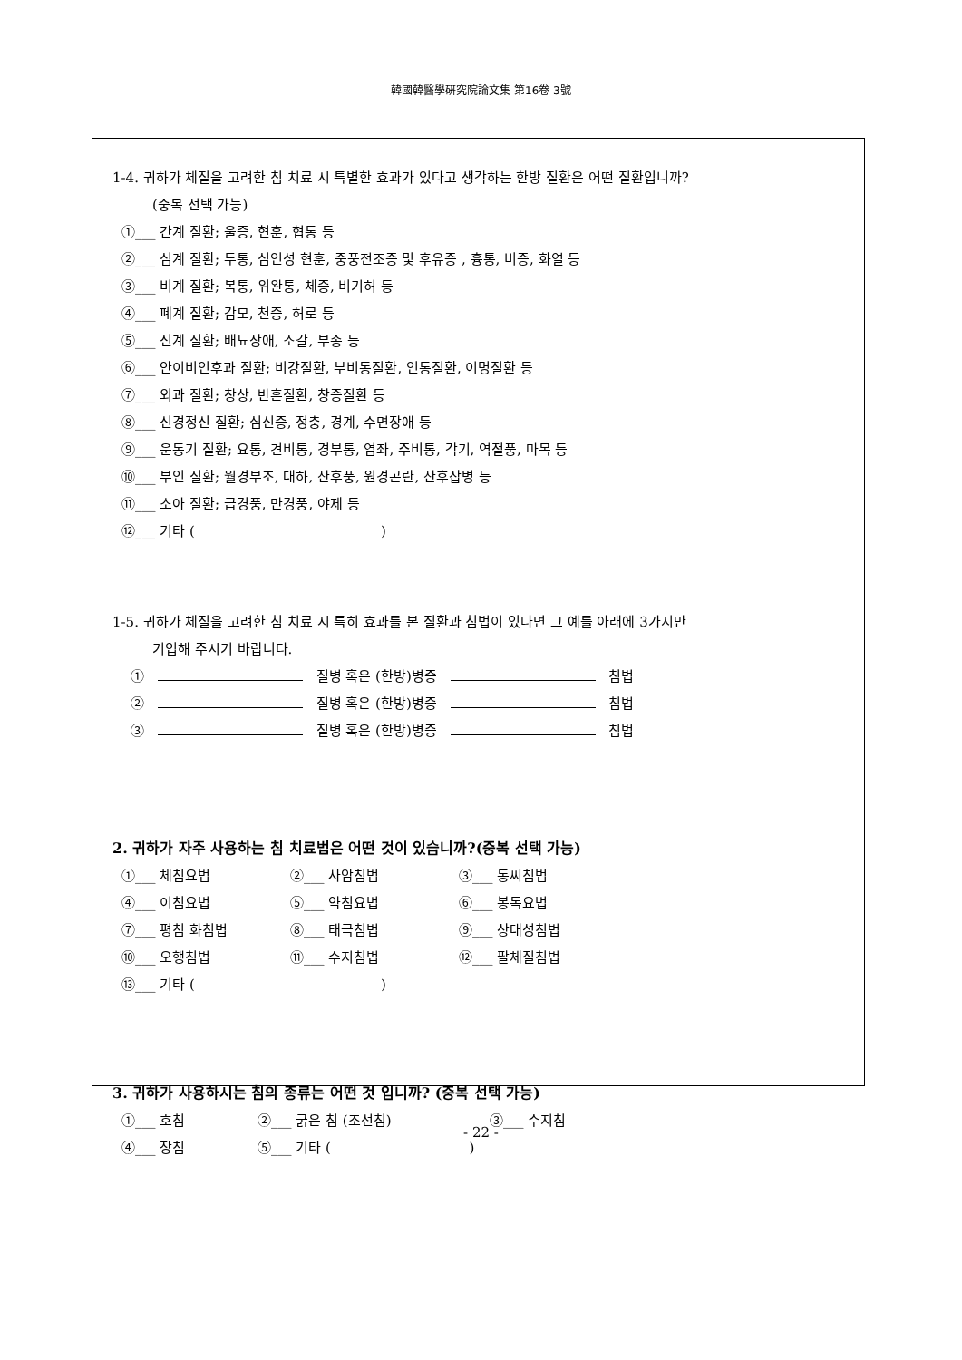韓國韓醫學硏究院論文集 第16卷 3號
1-4. 귀하가 체질을 고려한 침 치료 시 특별한 효과가 있다고 생각하는 한방 질환은 어떤 질환입니까?
(중복 선택 가능)
①___ 간계 질환; 울증, 현훈, 협통 등
②___ 심계 질환; 두통, 심인성 현훈, 중풍전조증 및 후유증 , 흉통, 비증, 화열 등
③___ 비계 질환; 복통, 위완통, 체증, 비기허 등
④___ 폐계 질환; 감모, 천증, 허로 등
⑤___ 신계 질환; 배뇨장애, 소갈, 부종 등
⑥___ 안이비인후과 질환; 비강질환, 부비동질환, 인통질환, 이명질환 등
⑦___ 외과 질환; 창상, 반흔질환, 창증질환 등
⑧___ 신경정신 질환; 심신증, 정충, 경계, 수면장애 등
⑨___ 운동기 질환; 요통, 견비통, 경부통, 염좌, 주비통, 각기, 역절풍, 마목 등
⑩___ 부인 질환; 월경부조, 대하, 산후풍, 원경곤란, 산후잡병 등
⑪___ 소아 질환; 급경풍, 만경풍, 야제 등
⑫___ 기타 ( )
1-5. 귀하가 체질을 고려한 침 치료 시 특히 효과를 본 질환과 침법이 있다면 그 예를 아래에 3가지만
기입해 주시기 바랍니다.
① 질병 혹은 (한방)병증 침법
② 질병 혹은 (한방)병증 침법
③ 질병 혹은 (한방)병증 침법
2. 귀하가 자주 사용하는 침 치료법은 어떤 것이 있습니까?(중복 선택 가능)
①___ 체침요법 ②___ 사암침법 ③___ 동씨침법
④___ 이침요법 ⑤___ 약침요법 ⑥___ 봉독요법
⑦___ 평침 화침법 ⑧___ 태극침법 ⑨___ 상대성침법
⑩___ 오행침법 ⑪___ 수지침법 ⑫___ 팔체질침법
⑬___ 기타 ( )
3. 귀하가 사용하시는 침의 종류는 어떤 것 입니까? (중복 선택 가능)
①___ 호침 ②___ 굵은 침 (조선침) ③___ 수지침
④___ 장침 ⑤___ 기타 ( )
- 22 -